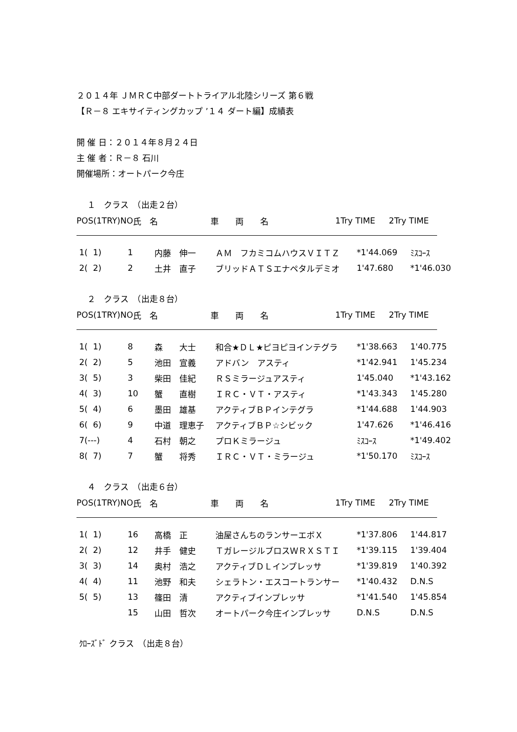２０１４年 ＪＭＲＣ中部ダートトライアル北陸シリーズ 第６戦
【Ｒ－８ エキサイティングカップ ’１４ ダート編】成績表
開 催 日：２０１４年８月２４日
主 催 者：Ｒ－８ 石川
開催場所：オートパーク今庄
　 １　クラス　（出走２台）
| POS(1TRY)NO | 氏 名 | 車 両 名 | 1Try TIME | 2Try TIME |
| --- | --- | --- | --- | --- |
| 1( 1) | 1 | 内藤 伸一 | ＡＭ フカミコムハウスＶＩＴＺ | *1'44.069 | ﾐｽｺｰｽ |
| 2( 2) | 2 | 土井 直子 | ブリッドＡＴＳエナペタルデミオ | 1'47.680 | *1'46.030 |
　 ２　クラス　（出走８台）
| POS(1TRY)NO | 氏 名 | 車 両 名 | 1Try TIME | 2Try TIME |
| --- | --- | --- | --- | --- |
| 1( 1) | 8 | 森 大士 | 和合★ＤＬ★ピヨピヨインテグラ | *1'38.663 | 1'40.775 |
| 2( 2) | 5 | 池田 宣義 | アドバン アスティ | *1'42.941 | 1'45.234 |
| 3( 5) | 3 | 柴田 佳紀 | ＲＳミラージュアスティ | 1'45.040 | *1'43.162 |
| 4( 3) | 10 | 蟹 直樹 | ＩＲＣ・ＶＴ・アスティ | *1'43.343 | 1'45.280 |
| 5( 4) | 6 | 墨田 雄基 | アクティブＢＰインテグラ | *1'44.688 | 1'44.903 |
| 6( 6) | 9 | 中道 理恵子 | アクティブＢＰ☆シビック | 1'47.626 | *1'46.416 |
| 7(---) | 4 | 石村 朝之 | プロＫミラージュ | ﾐｽｺｰｽ | *1'49.402 |
| 8( 7) | 7 | 蟹 将秀 | ＩＲＣ・ＶＴ・ミラージュ | *1'50.170 | ﾐｽｺｰｽ |
　 ４　クラス　（出走６台）
| POS(1TRY)NO | 氏 名 | 車 両 名 | 1Try TIME | 2Try TIME |
| --- | --- | --- | --- | --- |
| 1( 1) | 16 | 高橋 正 | 油屋さんちのランサーエボＸ | *1'37.806 | 1'44.817 |
| 2( 2) | 12 | 井手 健史 | ＴガレージルブロスＷＲＸＳＴＩ | *1'39.115 | 1'39.404 |
| 3( 3) | 14 | 奥村 浩之 | アクティブＤＬインプレッサ | *1'39.819 | 1'40.392 |
| 4( 4) | 11 | 池野 和夫 | シェラトン・エスコートランサー | *1'40.432 | D.N.S |
| 5( 5) | 13 | 篠田 清 | アクティブインプレッサ | *1'41.540 | 1'45.854 |
| | 15 | 山田 哲次 | オートパーク今庄インプレッサ | D.N.S | D.N.S |
ｸﾛｰｽﾞﾄﾞ クラス　（出走８台）